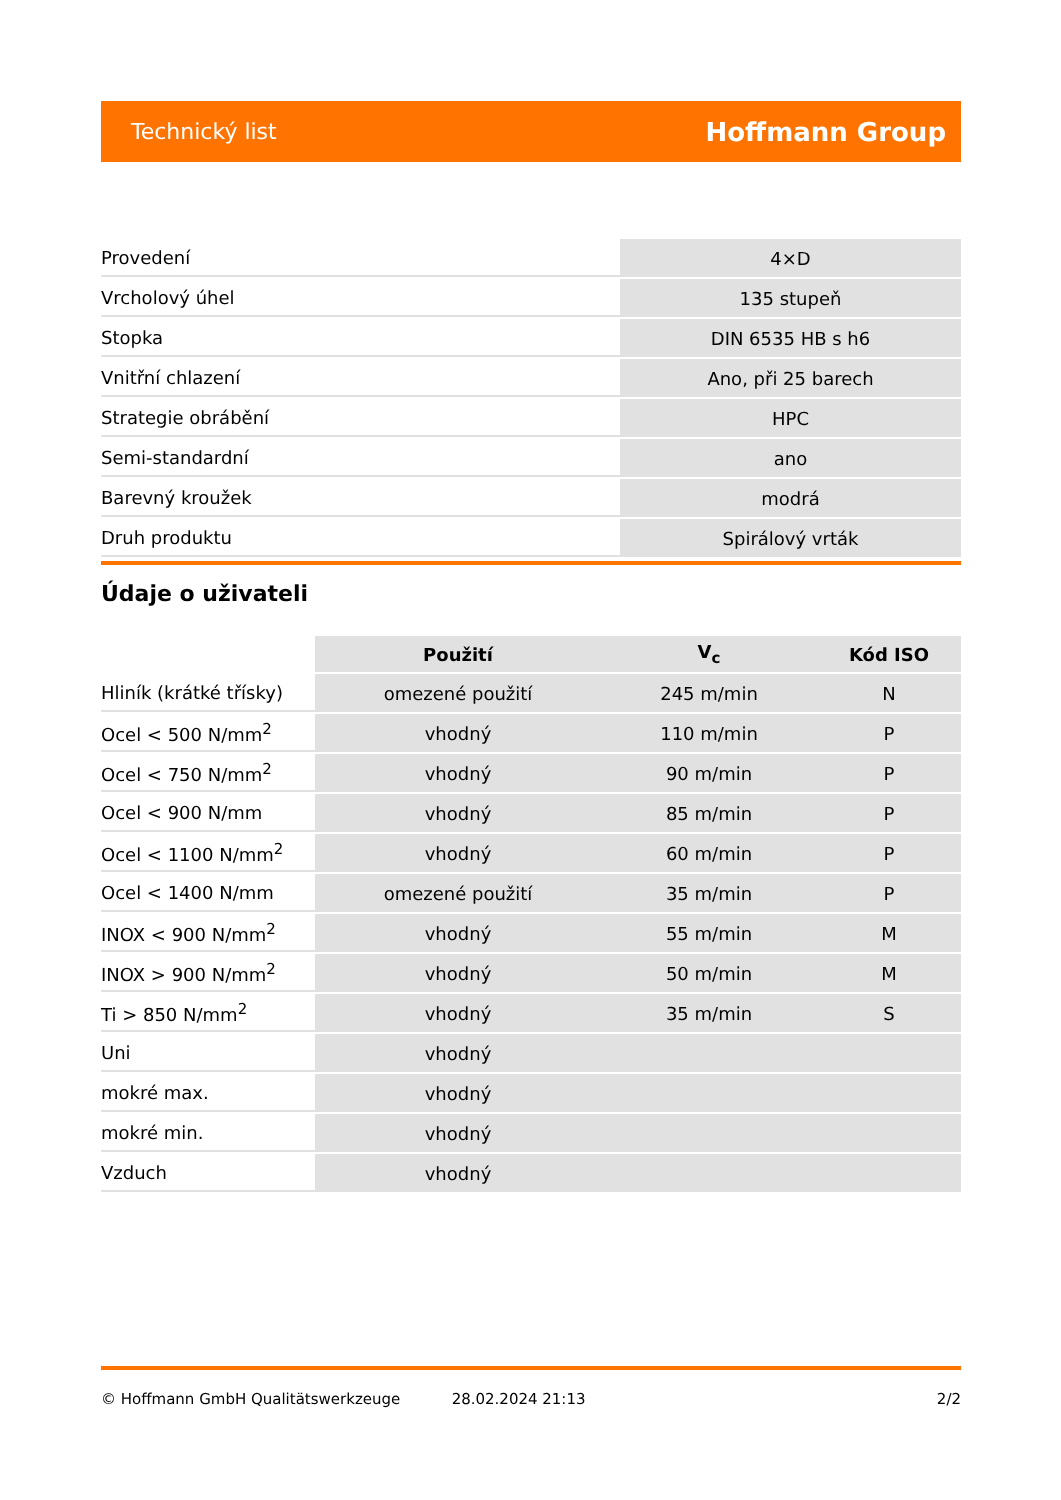Technický list Hoffmann Group
| Provedení | 4×D |
| Vrcholový úhel | 135 stupeň |
| Stopka | DIN 6535 HB s h6 |
| Vnitřní chlazení | Ano, při 25 barech |
| Strategie obrábění | HPC |
| Semi-standardní | ano |
| Barevný kroužek | modrá |
| Druh produktu | Spirálový vrták |
Údaje o uživateli
| | Použití | V<sub>c</sub> | Kód ISO |
| --- | --- | --- | --- |
| Hliník (krátké třísky) | omezené použití | 245 m/min | N |
| Ocel < 500 N/mm<sup>2</sup> | vhodný | 110 m/min | P |
| Ocel < 750 N/mm<sup>2</sup> | vhodný | 90 m/min | P |
| Ocel < 900 N/mm | vhodný | 85 m/min | P |
| Ocel < 1100 N/mm<sup>2</sup> | vhodný | 60 m/min | P |
| Ocel < 1400 N/mm | omezené použití | 35 m/min | P |
| INOX < 900 N/mm<sup>2</sup> | vhodný | 55 m/min | M |
| INOX > 900 N/mm<sup>2</sup> | vhodný | 50 m/min | M |
| Ti > 850 N/mm<sup>2</sup> | vhodný | 35 m/min | S |
| Uni | vhodný | | |
| mokré max. | vhodný | | |
| mokré min. | vhodný | | |
| Vzduch | vhodný | | |
© Hoffmann GmbH Qualitätswerkzeuge 28.02.2024 21:13 2/2